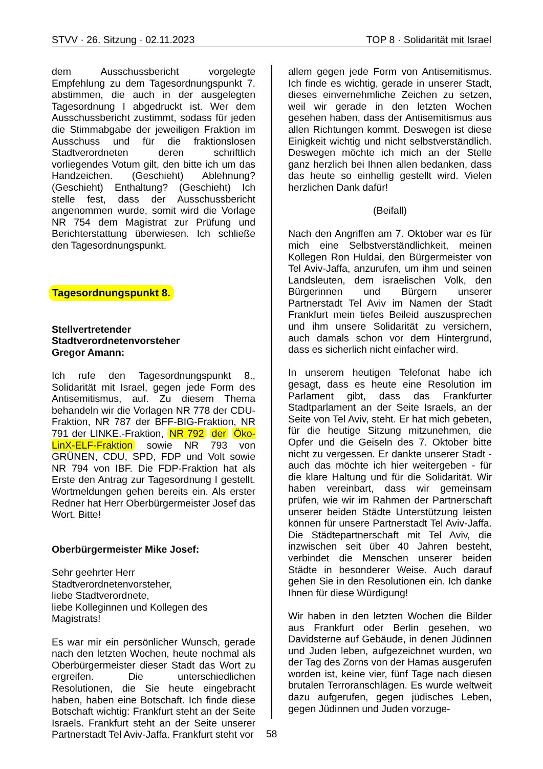STVV · 26. Sitzung · 02.11.2023 TOP 8 · Solidarität mit Israel
dem Ausschussbericht vorgelegte Empfehlung zu dem Tagesordnungspunkt 7. abstimmen, die auch in der ausgelegten Tagesordnung I abgedruckt ist. Wer dem Ausschussbericht zustimmt, sodass für jeden die Stimmabgabe der jeweiligen Fraktion im Ausschuss und für die fraktionslosen Stadtverordneten deren schriftlich vorliegendes Votum gilt, den bitte ich um das Handzeichen. (Geschieht) Ablehnung? (Geschieht) Enthaltung? (Geschieht) Ich stelle fest, dass der Ausschussbericht angenommen wurde, somit wird die Vorlage NR 754 dem Magistrat zur Prüfung und Berichterstattung überwiesen. Ich schließe den Tagesordnungspunkt.
Tagesordnungspunkt 8.
Stellvertretender
Stadtverordnetenvorsteher
Gregor Amann:
Ich rufe den Tagesordnungspunkt 8., Solidarität mit Israel, gegen jede Form des Antisemitismus, auf. Zu diesem Thema behandeln wir die Vorlagen NR 778 der CDU-Fraktion, NR 787 der BFF-BIG-Fraktion, NR 791 der LINKE.-Fraktion, NR 792 der Öko-LinX-ELF-Fraktion sowie NR 793 von GRÜNEN, CDU, SPD, FDP und Volt sowie NR 794 von IBF. Die FDP-Fraktion hat als Erste den Antrag zur Tagesordnung I gestellt. Wortmeldungen gehen bereits ein. Als erster Redner hat Herr Oberbürgermeister Josef das Wort. Bitte!
Oberbürgermeister Mike Josef:
Sehr geehrter Herr Stadtverordnetenvorsteher,
liebe Stadtverordnete,
liebe Kolleginnen und Kollegen des Magistrats!
Es war mir ein persönlicher Wunsch, gerade nach den letzten Wochen, heute nochmal als Oberbürgermeister dieser Stadt das Wort zu ergreifen. Die unterschiedlichen Resolutionen, die Sie heute eingebracht haben, haben eine Botschaft. Ich finde diese Botschaft wichtig: Frankfurt steht an der Seite Israels. Frankfurt steht an der Seite unserer Partnerstadt Tel Aviv-Jaffa. Frankfurt steht vor
allem gegen jede Form von Antisemitismus. Ich finde es wichtig, gerade in unserer Stadt, dieses einvernehmliche Zeichen zu setzen, weil wir gerade in den letzten Wochen gesehen haben, dass der Antisemitismus aus allen Richtungen kommt. Deswegen ist diese Einigkeit wichtig und nicht selbstverständlich. Deswegen möchte ich mich an der Stelle ganz herzlich bei Ihnen allen bedanken, dass das heute so einhellig gestellt wird. Vielen herzlichen Dank dafür!
(Beifall)
Nach den Angriffen am 7. Oktober war es für mich eine Selbstverständlichkeit, meinen Kollegen Ron Huldai, den Bürgermeister von Tel Aviv-Jaffa, anzurufen, um ihm und seinen Landsleuten, dem israelischen Volk, den Bürgerinnen und Bürgern unserer Partnerstadt Tel Aviv im Namen der Stadt Frankfurt mein tiefes Beileid auszusprechen und ihm unsere Solidarität zu versichern, auch damals schon vor dem Hintergrund, dass es sicherlich nicht einfacher wird.
In unserem heutigen Telefonat habe ich gesagt, dass es heute eine Resolution im Parlament gibt, dass das Frankfurter Stadtparlament an der Seite Israels, an der Seite von Tel Aviv, steht. Er hat mich gebeten, für die heutige Sitzung mitzunehmen, die Opfer und die Geiseln des 7. Oktober bitte nicht zu vergessen. Er dankte unserer Stadt - auch das möchte ich hier weitergeben - für die klare Haltung und für die Solidarität. Wir haben vereinbart, dass wir gemeinsam prüfen, wie wir im Rahmen der Partnerschaft unserer beiden Städte Unterstützung leisten können für unsere Partnerstadt Tel Aviv-Jaffa. Die Städtepartnerschaft mit Tel Aviv, die inzwischen seit über 40 Jahren besteht, verbindet die Menschen unserer beiden Städte in besonderer Weise. Auch darauf gehen Sie in den Resolutionen ein. Ich danke Ihnen für diese Würdigung!
Wir haben in den letzten Wochen die Bilder aus Frankfurt oder Berlin gesehen, wo Davidsterne auf Gebäude, in denen Jüdinnen und Juden leben, aufgezeichnet wurden, wo der Tag des Zorns von der Hamas ausgerufen worden ist, keine vier, fünf Tage nach diesen brutalen Terroranschlägen. Es wurde weltweit dazu aufgerufen, gegen jüdisches Leben, gegen Jüdinnen und Juden vorzuge-
58